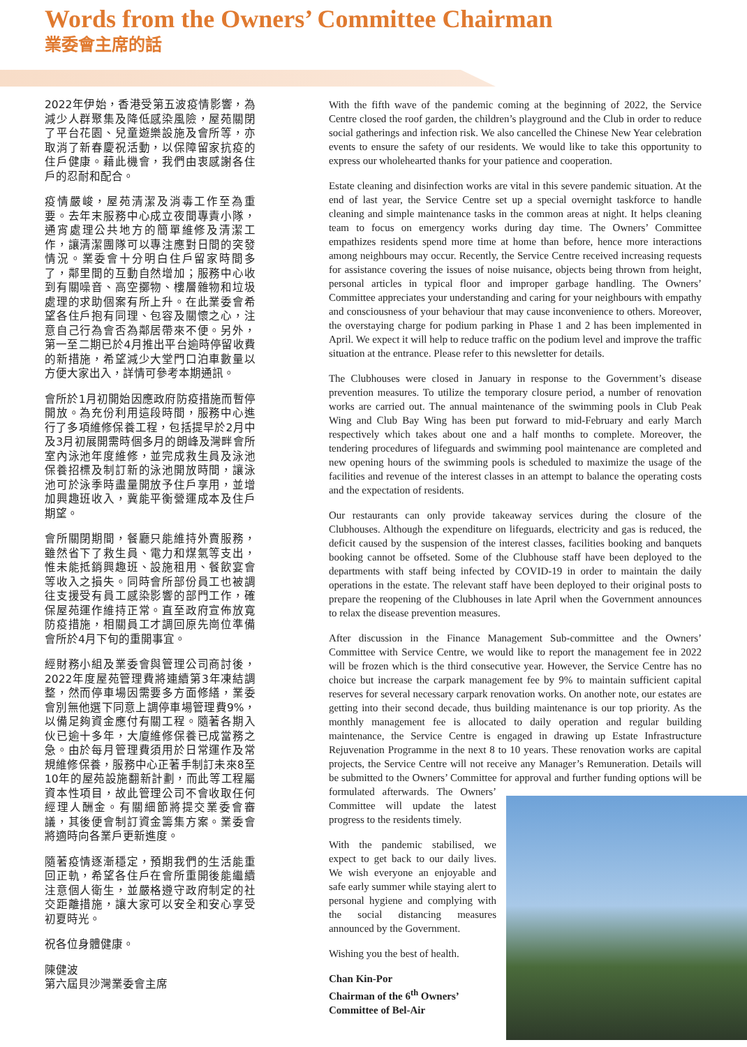Words from the Owners’ Committee Chairman
業委會主席的話
2022年伊始，香港受第五波疫情影響，為減少人群聚集及降低感染風險，屋苑關閉了平台花園、兒童遊樂設施及會所等，亦取消了新春慶祝活動，以保障留家抗疫的住戶健康。藉此機會，我們由衷感謝各住戶的忍耐和配合。
疫情嚴峻，屋苑清潔及消毒工作至為重要。去年末服務中心成立夜間專責小隊，通宵處理公共地方的簡單維修及清潔工作，讓清潔團隊可以專注應對日間的突發情況。業委會十分明白住戶留家時間多了，鄰里間的互動自然增加；服務中心收到有關噪音、高空擲物、樓層雜物和垃圾處理的求助個案有所上升。在此業委會希望各住戶抱有同理、包容及關懷之心，注意自己行為會否為鄰居帶來不便。另外，第一至二期已於4月推出平台逾時停留收費的新措施，希望減少大堂門口泊車數量以方便大家出入，詳情可參考本期通訊。
會所於1月初開始因應政府防疫措施而暫停開放。為充份利用這段時間，服務中心進行了多項維修保養工程，包括提早於2月中及3月初展開需時個多月的朗峰及灣畔會所室內泳池年度維修，並完成救生員及泳池保養招標及制訂新的泳池開放時間，讓泳池可於泳季時盡量開放予住戶享用，並增加興趣班收入，冀能平衡營運成本及住戶期望。
會所關閉期間，餐廳只能維持外賣服務，雖然省下了救生員、電力和煤氣等支出，惟未能抵銷興趣班、設施租用、餐飲宴會等收入之損失。同時會所部份員工也被調往支援受有員工感染影響的部門工作，確保屋苑運作維持正常。直至政府宣佈放寬防疫措施，相關員工才調回原先崗位準備會所於4月下旬的重開事宜。
經財務小組及業委會與管理公司商討後，2022年度屋苑管理費將連續第3年凍結調整，然而停車場因需要多方面修繕，業委會別無他選下同意上調停車場管理費9%，以備足夠資金應付有關工程。隨著各期入伙已逾十多年，大廈維修保養已成當務之急。由於每月管理費須用於日常運作及常規維修保養，服務中心正著手制訂未來8至10年的屋苑設施翻新計劃，而此等工程屬資本性項目，故此管理公司不會收取任何經理人酬金。有關細節將提交業委會審議，其後便會制訂資金籌集方案。業委會將適時向各業戶更新進度。
隨著疫情逐漸穩定，預期我們的生活能重回正軌，希望各住戶在會所重開後能繼續注意個人衛生，並嚴格遵守政府制定的社交距離措施，讓大家可以安全和安心享受初夏時光。
祝各位身體健康。
陳健波
第六屆貝沙灣業委會主席
With the fifth wave of the pandemic coming at the beginning of 2022, the Service Centre closed the roof garden, the children’s playground and the Club in order to reduce social gatherings and infection risk. We also cancelled the Chinese New Year celebration events to ensure the safety of our residents. We would like to take this opportunity to express our wholehearted thanks for your patience and cooperation.
Estate cleaning and disinfection works are vital in this severe pandemic situation. At the end of last year, the Service Centre set up a special overnight taskforce to handle cleaning and simple maintenance tasks in the common areas at night. It helps cleaning team to focus on emergency works during day time. The Owners’ Committee empathizes residents spend more time at home than before, hence more interactions among neighbours may occur. Recently, the Service Centre received increasing requests for assistance covering the issues of noise nuisance, objects being thrown from height, personal articles in typical floor and improper garbage handling. The Owners’ Committee appreciates your understanding and caring for your neighbours with empathy and consciousness of your behaviour that may cause inconvenience to others. Moreover, the overstaying charge for podium parking in Phase 1 and 2 has been implemented in April. We expect it will help to reduce traffic on the podium level and improve the traffic situation at the entrance. Please refer to this newsletter for details.
The Clubhouses were closed in January in response to the Government’s disease prevention measures. To utilize the temporary closure period, a number of renovation works are carried out. The annual maintenance of the swimming pools in Club Peak Wing and Club Bay Wing has been put forward to mid-February and early March respectively which takes about one and a half months to complete. Moreover, the tendering procedures of lifeguards and swimming pool maintenance are completed and new opening hours of the swimming pools is scheduled to maximize the usage of the facilities and revenue of the interest classes in an attempt to balance the operating costs and the expectation of residents.
Our restaurants can only provide takeaway services during the closure of the Clubhouses. Although the expenditure on lifeguards, electricity and gas is reduced, the deficit caused by the suspension of the interest classes, facilities booking and banquets booking cannot be offseted. Some of the Clubhouse staff have been deployed to the departments with staff being infected by COVID-19 in order to maintain the daily operations in the estate. The relevant staff have been deployed to their original posts to prepare the reopening of the Clubhouses in late April when the Government announces to relax the disease prevention measures.
After discussion in the Finance Management Sub-committee and the Owners’ Committee with Service Centre, we would like to report the management fee in 2022 will be frozen which is the third consecutive year. However, the Service Centre has no choice but increase the carpark management fee by 9% to maintain sufficient capital reserves for several necessary carpark renovation works. On another note, our estates are getting into their second decade, thus building maintenance is our top priority. As the monthly management fee is allocated to daily operation and regular building maintenance, the Service Centre is engaged in drawing up Estate Infrastructure Rejuvenation Programme in the next 8 to 10 years. These renovation works are capital projects, the Service Centre will not receive any Manager’s Remuneration. Details will be submitted to the Owners’ Committee for approval and further funding options will be formulated afterwards. The Owners’ Committee will update the latest progress to the residents timely.
With the pandemic stabilised, we expect to get back to our daily lives. We wish everyone an enjoyable and safe early summer while staying alert to personal hygiene and complying with the social distancing measures announced by the Government.
Wishing you the best of health.
Chan Kin-Por
Chairman of the 6<sup>th</sup> Owners’
Committee of Bel-Air